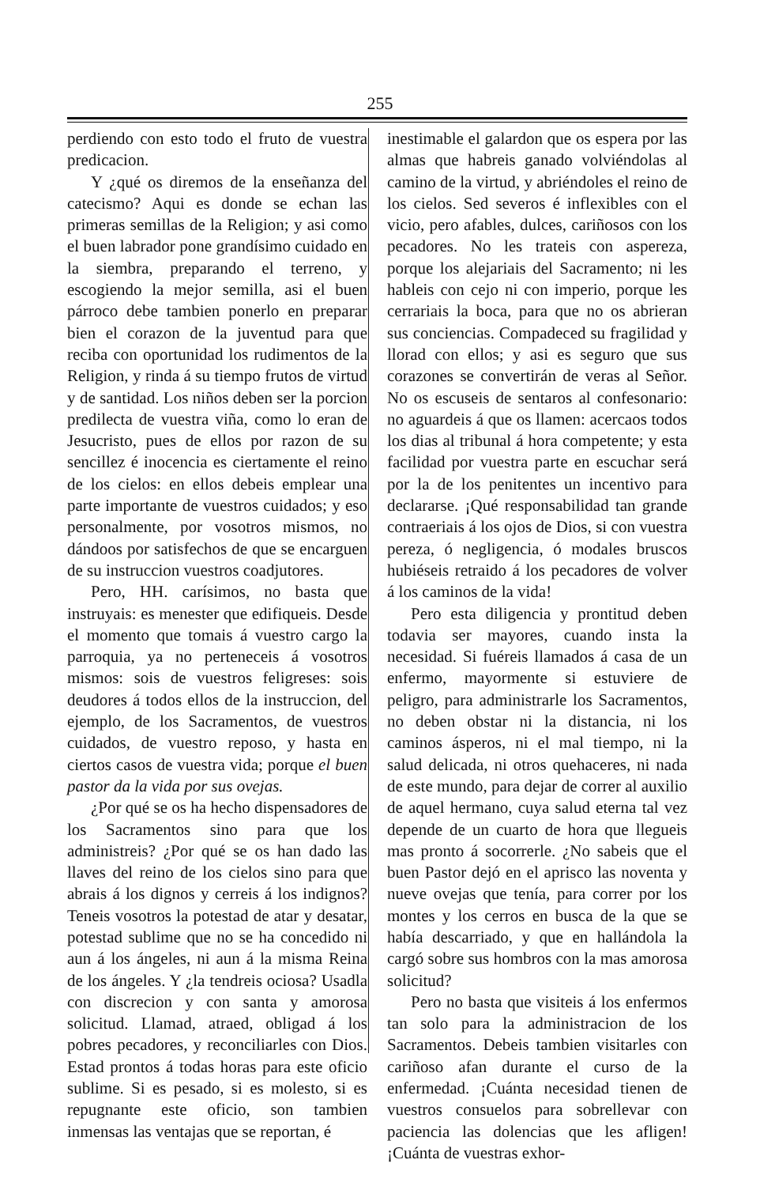255
perdiendo con esto todo el fruto de vuestra predicacion.
Y ¿qué os diremos de la enseñanza del catecismo? Aqui es donde se echan las primeras semillas de la Religion; y asi como el buen labrador pone grandísimo cuidado en la siembra, preparando el terreno, y escogiendo la mejor semilla, asi el buen párroco debe tambien ponerlo en preparar bien el corazon de la juventud para que reciba con oportunidad los rudimentos de la Religion, y rinda á su tiempo frutos de virtud y de santidad. Los niños deben ser la porcion predilecta de vuestra viña, como lo eran de Jesucristo, pues de ellos por razon de su sencillez é inocencia es ciertamente el reino de los cielos: en ellos debeis emplear una parte importante de vuestros cuidados; y eso personalmente, por vosotros mismos, no dándoos por satisfechos de que se encarguen de su instruccion vuestros coadjutores.
Pero, HH. carísimos, no basta que instruyais: es menester que edifiqueis. Desde el momento que tomais á vuestro cargo la parroquia, ya no perteneceis á vosotros mismos: sois de vuestros feligreses: sois deudores á todos ellos de la instruccion, del ejemplo, de los Sacramentos, de vuestros cuidados, de vuestro reposo, y hasta en ciertos casos de vuestra vida; porque el buen pastor da la vida por sus ovejas.
¿Por qué se os ha hecho dispensadores de los Sacramentos sino para que los administreis? ¿Por qué se os han dado las llaves del reino de los cielos sino para que abrais á los dignos y cerreis á los indignos? Teneis vosotros la potestad de atar y desatar, potestad sublime que no se ha concedido ni aun á los ángeles, ni aun á la misma Reina de los ángeles. Y ¿la tendreis ociosa? Usadla con discrecion y con santa y amorosa solicitud. Llamad, atraed, obligad á los pobres pecadores, y reconciliarles con Dios. Estad prontos á todas horas para este oficio sublime. Si es pesado, si es molesto, si es repugnante este oficio, son tambien inmensas las ventajas que se reportan, é
inestimable el galardon que os espera por las almas que habreis ganado volviéndolas al camino de la virtud, y abriéndoles el reino de los cielos. Sed severos é inflexibles con el vicio, pero afables, dulces, cariñosos con los pecadores. No les trateis con aspereza, porque los alejariais del Sacramento; ni les hableis con cejo ni con imperio, porque les cerrariais la boca, para que no os abrieran sus conciencias. Compadeced su fragilidad y llorad con ellos; y asi es seguro que sus corazones se convertirán de veras al Señor. No os escuseis de sentaros al confesonario: no aguardeis á que os llamen: acercaos todos los dias al tribunal á hora competente; y esta facilidad por vuestra parte en escuchar será por la de los penitentes un incentivo para declararse. ¡Qué responsabilidad tan grande contraeriais á los ojos de Dios, si con vuestra pereza, ó negligencia, ó modales bruscos hubiéseis retraido á los pecadores de volver á los caminos de la vida!
Pero esta diligencia y prontitud deben todavia ser mayores, cuando insta la necesidad. Si fuéreis llamados á casa de un enfermo, mayormente si estuviere de peligro, para administrarle los Sacramentos, no deben obstar ni la distancia, ni los caminos ásperos, ni el mal tiempo, ni la salud delicada, ni otros quehaceres, ni nada de este mundo, para dejar de correr al auxilio de aquel hermano, cuya salud eterna tal vez depende de un cuarto de hora que llegueis mas pronto á socorrerle. ¿No sabeis que el buen Pastor dejó en el aprisco las noventa y nueve ovejas que tenía, para correr por los montes y los cerros en busca de la que se había descarriado, y que en hallándola la cargó sobre sus hombros con la mas amorosa solicitud?
Pero no basta que visiteis á los enfermos tan solo para la administracion de los Sacramentos. Debeis tambien visitarles con cariñoso afan durante el curso de la enfermedad. ¡Cuánta necesidad tienen de vuestros consuelos para sobrellevar con paciencia las dolencias que les afligen! ¡Cuánta de vuestras exhor-